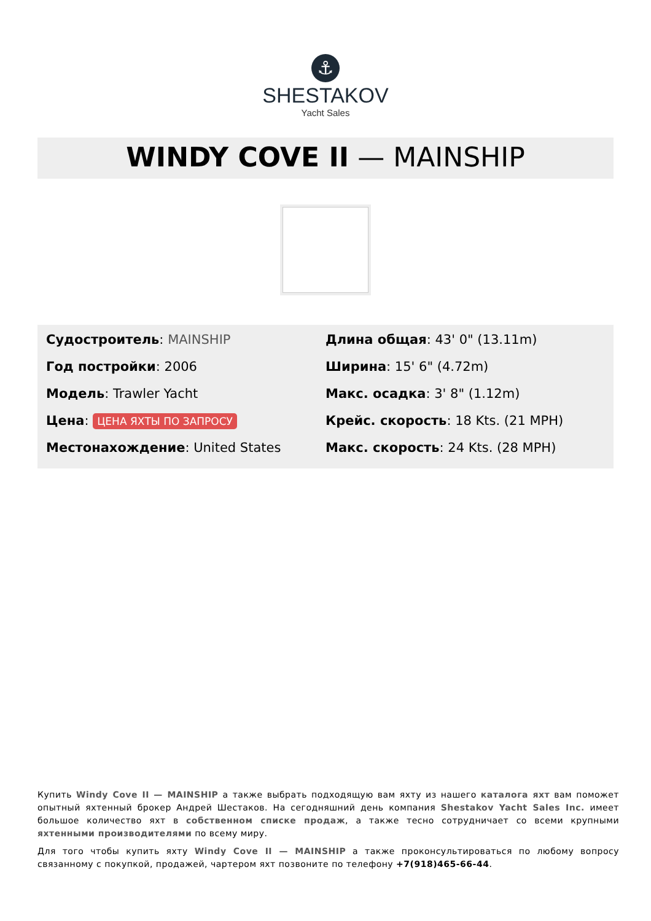⚓
SHESTAKOV
Yacht Sales
WINDY COVE II — MAINSHIP
Судостроитель: MAINSHIP
Год постройки: 2006
Модель: Trawler Yacht
Цена: ЦЕНА ЯХТЫ ПО ЗАПРОСУ
Местонахождение: United States
Длина общая: 43' 0" (13.11m)
Ширина: 15' 6" (4.72m)
Макс. осадка: 3' 8" (1.12m)
Крейс. скорость: 18 Kts. (21 MPH)
Макс. скорость: 24 Kts. (28 MPH)
Купить Windy Cove II — MAINSHIP а также выбрать подходящую вам яхту из нашего каталога яхт вам поможет опытный яхтенный брокер Андрей Шестаков. На сегодняшний день компания Shestakov Yacht Sales Inc. имеет большое количество яхт в собственном списке продаж, а также тесно сотрудничает со всеми крупными яхтенными производителями по всему миру.
Для того чтобы купить яхту Windy Cove II — MAINSHIP а также проконсультироваться по любому вопросу связанному с покупкой, продажей, чартером яхт позвоните по телефону +7(918)465-66-44.